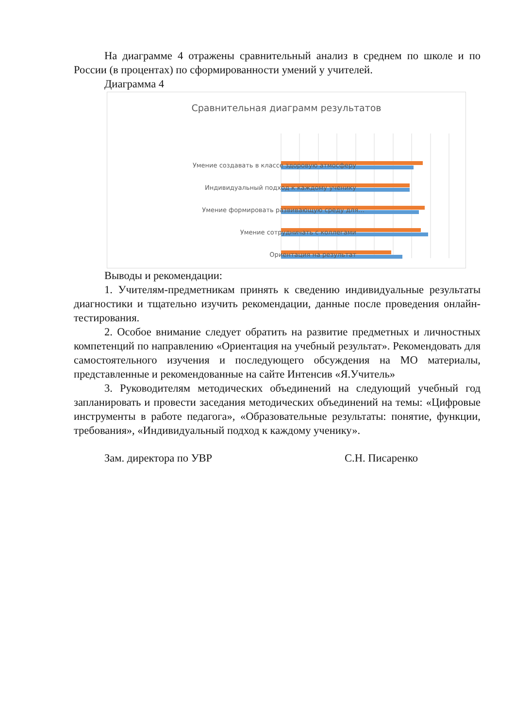На диаграмме 4 отражены сравнительный анализ в среднем по школе и по России (в процентах) по сформированности умений у учителей.
Диаграмма 4
Сравнительная диаграмм результатов
Умение создавать в классе здоровую атмосферу
Индивидуальный подход к каждому ученику
Умение формировать развивающую среду для…
Умение сотрудничать с коллегами
Ориентация на результат
Выводы и рекомендации:
1. Учителям-предметникам принять к сведению индивидуальные результаты диагностики и тщательно изучить рекомендации, данные после проведения онлайн-тестирования.
2. Особое внимание следует обратить на развитие предметных и личностных компетенций по направлению «Ориентация на учебный результат». Рекомендовать для самостоятельного изучения и последующего обсуждения на МО материалы, представленные и рекомендованные на сайте Интенсив «Я.Учитель»
3. Руководителям методических объединений на следующий учебный год запланировать и провести заседания методических объединений на темы: «Цифровые инструменты в работе педагога», «Образовательные результаты: понятие, функции, требования», «Индивидуальный подход к каждому ученику».
Зам. директора по УВР С.Н. Писаренко